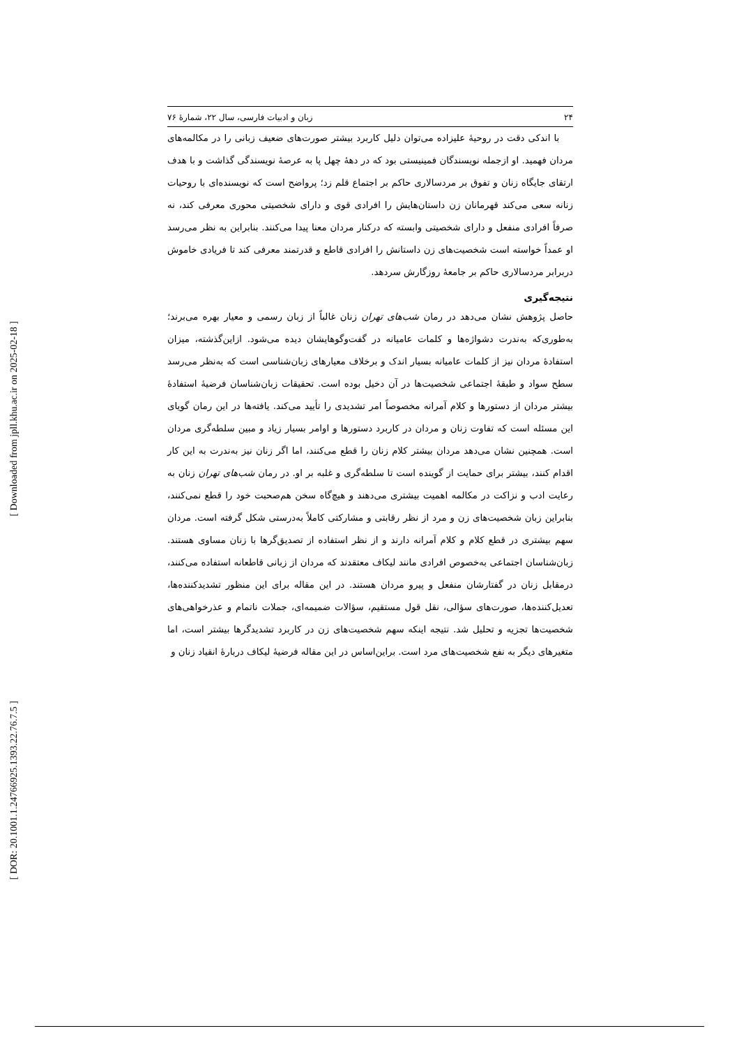[ Downloaded from jpll.khu.ac.ir on 2025-02-18 ]
[ DOR: 20.1001.1.24766925.1393.22.76.7.5 ]
۲۴ زبان و ادبیات فارسی، سال ۲۲، شمارۀ ۷۶
با اندکی دقت در روحیۀ علیزاده می‌توان دلیل کاربرد بیشتر صورت‌های ضعیف زبانی را در مکالمه‌های مردان فهمید. او ازجمله نویسندگان فمینیستی بود که در دهۀ چهل پا به عرصۀ نویسندگی گذاشت و با هدف ارتقای جایگاه زنان و تفوق بر مردسالاری حاکم بر اجتماع قلم زد؛ پرواضح است که نویسنده‌ای با روحیات زنانه سعی می‌کند قهرمانان زن داستان‌هایش را افرادی قوی و دارای شخصیتی محوری معرفی کند، نه صرفاً افرادی منفعل و دارای شخصیتی وابسته که درکنار مردان معنا پیدا می‌کنند. بنابراین به نظر می‌رسد او عمداً خواسته است شخصیت‌های زن داستانش را افرادی قاطع و قدرتمند معرفی کند تا فریادی خاموش دربرابر مردسالاری حاکم بر جامعۀ روزگارش سردهد.
نتیجه‌گیری
حاصل پژوهش نشان می‌دهد در رمان شب‌های تهران زنان غالباً از زبان رسمی و معیار بهره می‌برند؛ به‌طوری‌که به‌ندرت دشواژه‌ها و کلمات عامیانه در گفت‌وگوهایشان دیده می‌شود. ازاین‌گذشته، میزان استفادۀ مردان نیز از کلمات عامیانه بسیار اندک و برخلاف معیارهای زبان‌شناسی است که به‌نظر می‌رسد سطح سواد و طبقۀ اجتماعی شخصیت‌ها در آن دخیل بوده است. تحقیقات زبان‌شناسان فرضیۀ استفادۀ بیشتر مردان از دستورها و کلام آمرانه مخصوصاً امر تشدیدی را تأیید می‌کند. یافته‌ها در این رمان گویای این مسئله است که تفاوت زنان و مردان در کاربرد دستورها و اوامر بسیار زیاد و مبین سلطه‌گری مردان است. همچنین نشان می‌دهد مردان بیشتر کلام زنان را قطع می‌کنند، اما اگر زنان نیز به‌ندرت به این کار اقدام کنند، بیشتر برای حمایت از گوینده است تا سلطه‌گری و غلبه بر او. در رمان شب‌های تهران زنان به رعایت ادب و نزاکت در مکالمه اهمیت بیشتری می‌دهند و هیچ‌گاه سخن هم‌صحبت خود را قطع نمی‌کنند، بنابراین زبان شخصیت‌های زن و مرد از نظر رقابتی و مشارکتی کاملاً به‌درستی شکل گرفته است. مردان سهم بیشتری در قطع کلام و کلام آمرانه دارند و از نظر استفاده از تصدیق‌گرها با زنان مساوی هستند. زبان‌شناسان اجتماعی به‌خصوص افرادی مانند لیکاف معتقدند که مردان از زبانی قاطعانه استفاده می‌کنند، درمقابل زنان در گفتارشان منفعل و پیرو مردان هستند. در این مقاله برای این منظور تشدیدکننده‌ها، تعدیل‌کننده‌ها، صورت‌های سؤالی، نقل قول مستقیم، سؤالات ضمیمه‌ای، جملات ناتمام و عذرخواهی‌های شخصیت‌ها تجزیه و تحلیل شد. نتیجه اینکه سهم شخصیت‌های زن در کاربرد تشدیدگرها بیشتر است، اما متغیرهای دیگر به نفع شخصیت‌های مرد است. براین‌اساس در این مقاله فرضیۀ لیکاف دربارۀ انقیاد زنان و